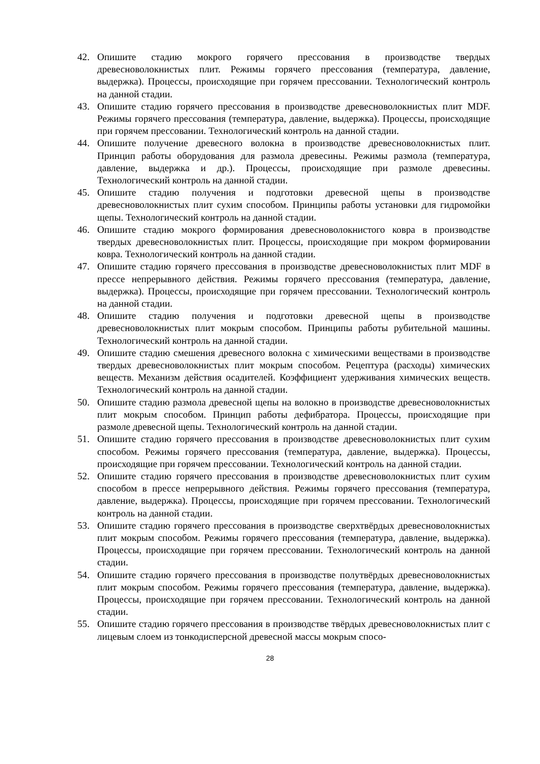42. Опишите стадию мокрого горячего прессования в производстве твердых древесноволокнистых плит. Режимы горячего прессования (температура, давление, выдержка). Процессы, происходящие при горячем прессовании. Технологический контроль на данной стадии.
43. Опишите стадию горячего прессования в производстве древесноволокнистых плит MDF. Режимы горячего прессования (температура, давление, выдержка). Процессы, происходящие при горячем прессовании. Технологический контроль на данной стадии.
44. Опишите получение древесного волокна в производстве древесноволокнистых плит. Принцип работы оборудования для размола древесины. Режимы размола (температура, давление, выдержка и др.). Процессы, происходящие при размоле древесины. Технологический контроль на данной стадии.
45. Опишите стадию получения и подготовки древесной щепы в производстве древесноволокнистых плит сухим способом. Принципы работы установки для гидромойки щепы. Технологический контроль на данной стадии.
46. Опишите стадию мокрого формирования древесноволокнистого ковра в производстве твердых древесноволокнистых плит. Процессы, происходящие при мокром формировании ковра. Технологический контроль на данной стадии.
47. Опишите стадию горячего прессования в производстве древесноволокнистых плит MDF в прессе непрерывного действия. Режимы горячего прессования (температура, давление, выдержка). Процессы, происходящие при горячем прессовании. Технологический контроль на данной стадии.
48. Опишите стадию получения и подготовки древесной щепы в производстве древесноволокнистых плит мокрым способом. Принципы работы рубительной машины. Технологический контроль на данной стадии.
49. Опишите стадию смешения древесного волокна с химическими веществами в производстве твердых древесноволокнистых плит мокрым способом. Рецептура (расходы) химических веществ. Механизм действия осадителей. Коэффициент удерживания химических веществ. Технологический контроль на данной стадии.
50. Опишите стадию размола древесной щепы на волокно в производстве древесноволокнистых плит мокрым способом. Принцип работы дефибратора. Процессы, происходящие при размоле древесной щепы. Технологический контроль на данной стадии.
51. Опишите стадию горячего прессования в производстве древесноволокнистых плит сухим способом. Режимы горячего прессования (температура, давление, выдержка). Процессы, происходящие при горячем прессовании. Технологический контроль на данной стадии.
52. Опишите стадию горячего прессования в производстве древесноволокнистых плит сухим способом в прессе непрерывного действия. Режимы горячего прессования (температура, давление, выдержка). Процессы, происходящие при горячем прессовании. Технологический контроль на данной стадии.
53. Опишите стадию горячего прессования в производстве сверхтвёрдых древесноволокнистых плит мокрым способом. Режимы горячего прессования (температура, давление, выдержка). Процессы, происходящие при горячем прессовании. Технологический контроль на данной стадии.
54. Опишите стадию горячего прессования в производстве полутвёрдых древесноволокнистых плит мокрым способом. Режимы горячего прессования (температура, давление, выдержка). Процессы, происходящие при горячем прессовании. Технологический контроль на данной стадии.
55. Опишите стадию горячего прессования в производстве твёрдых древесноволокнистых плит с лицевым слоем из тонкодисперсной древесной массы мокрым спосо-
28